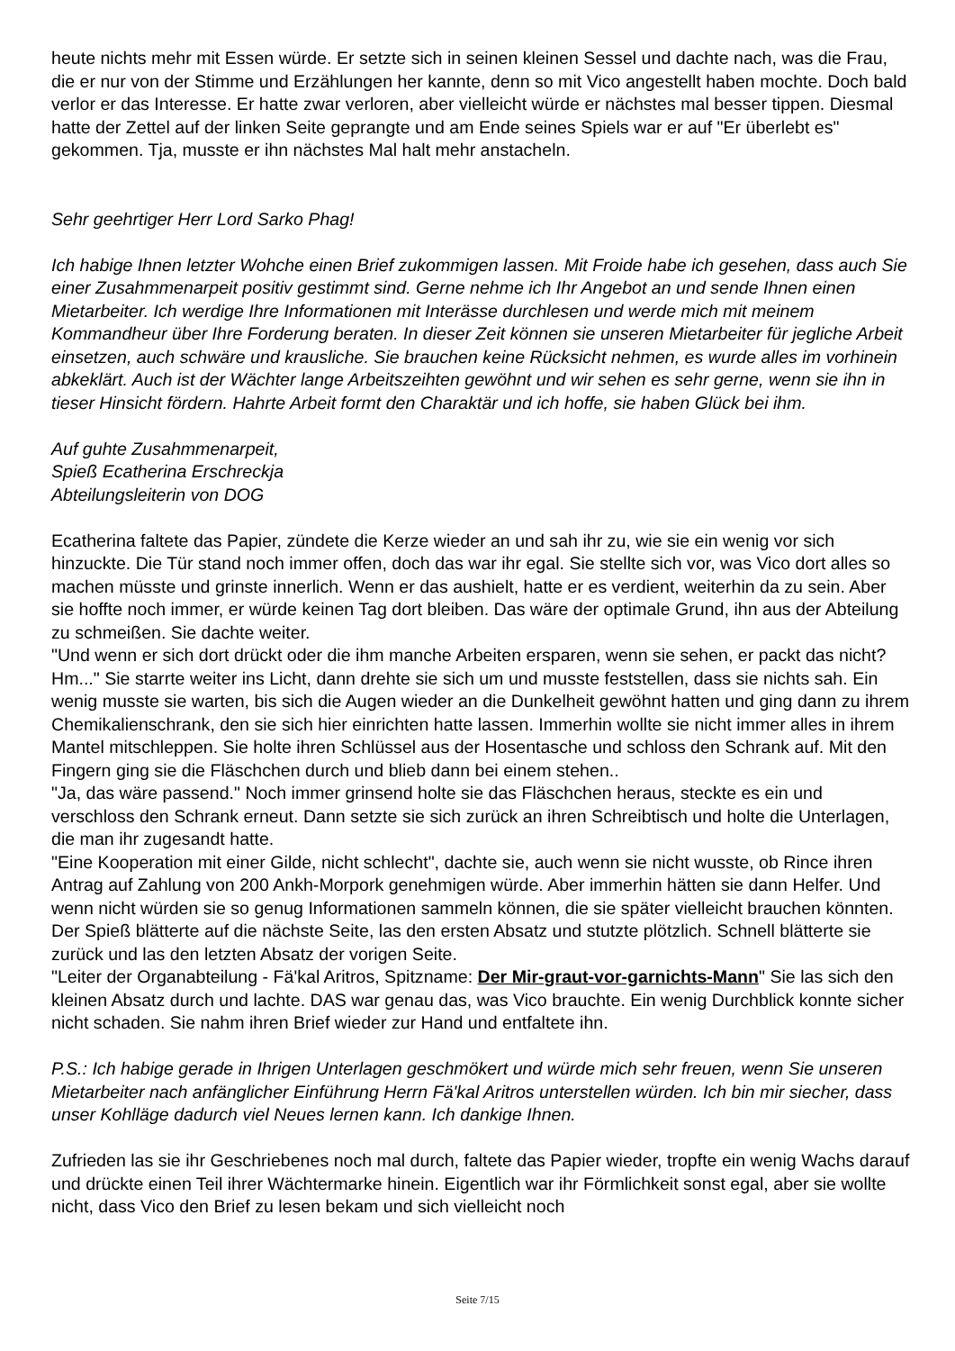heute nichts mehr mit Essen würde. Er setzte sich in seinen kleinen Sessel und dachte nach, was die Frau, die er nur von der Stimme und Erzählungen her kannte, denn so mit Vico angestellt haben mochte. Doch bald verlor er das Interesse. Er hatte zwar verloren, aber vielleicht würde er nächstes mal besser tippen. Diesmal hatte der Zettel auf der linken Seite geprangte und am Ende seines Spiels war er auf "Er überlebt es" gekommen. Tja, musste er ihn nächstes Mal halt mehr anstacheln.
Sehr geehrtiger Herr Lord Sarko Phag!
Ich habige Ihnen letzter Wohche einen Brief zukommigen lassen. Mit Froide habe ich gesehen, dass auch Sie einer Zusahmmenarpeit positiv gestimmt sind. Gerne nehme ich Ihr Angebot an und sende Ihnen einen Mietarbeiter. Ich werdige Ihre Informationen mit Interässe durchlesen und werde mich mit meinem Kommandheur über Ihre Forderung beraten. In dieser Zeit können sie unseren Mietarbeiter für jegliche Arbeit einsetzen, auch schwäre und krausliche. Sie brauchen keine Rücksicht nehmen, es wurde alles im vorhinein abkeklärt. Auch ist der Wächter lange Arbeitszeihten gewöhnt und wir sehen es sehr gerne, wenn sie ihn in tieser Hinsicht fördern. Hahrte Arbeit formt den Charaktär und ich hoffe, sie haben Glück bei ihm.
Auf guhte Zusahmmenarpeit,
Spieß Ecatherina Erschreckja
Abteilungsleiterin von DOG
Ecatherina faltete das Papier, zündete die Kerze wieder an und sah ihr zu, wie sie ein wenig vor sich hinzuckte. Die Tür stand noch immer offen, doch das war ihr egal. Sie stellte sich vor, was Vico dort alles so machen müsste und grinste innerlich. Wenn er das aushielt, hatte er es verdient, weiterhin da zu sein. Aber sie hoffte noch immer, er würde keinen Tag dort bleiben. Das wäre der optimale Grund, ihn aus der Abteilung zu schmeißen. Sie dachte weiter.
"Und wenn er sich dort drückt oder die ihm manche Arbeiten ersparen, wenn sie sehen, er packt das nicht? Hm..." Sie starrte weiter ins Licht, dann drehte sie sich um und musste feststellen, dass sie nichts sah. Ein wenig musste sie warten, bis sich die Augen wieder an die Dunkelheit gewöhnt hatten und ging dann zu ihrem Chemikalienschrank, den sie sich hier einrichten hatte lassen. Immerhin wollte sie nicht immer alles in ihrem Mantel mitschleppen. Sie holte ihren Schlüssel aus der Hosentasche und schloss den Schrank auf. Mit den Fingern ging sie die Fläschchen durch und blieb dann bei einem stehen..
"Ja, das wäre passend." Noch immer grinsend holte sie das Fläschchen heraus, steckte es ein und verschloss den Schrank erneut. Dann setzte sie sich zurück an ihren Schreibtisch und holte die Unterlagen, die man ihr zugesandt hatte.
"Eine Kooperation mit einer Gilde, nicht schlecht", dachte sie, auch wenn sie nicht wusste, ob Rince ihren Antrag auf Zahlung von 200 Ankh-Morpork genehmigen würde. Aber immerhin hätten sie dann Helfer. Und wenn nicht würden sie so genug Informationen sammeln können, die sie später vielleicht brauchen könnten. Der Spieß blätterte auf die nächste Seite, las den ersten Absatz und stutzte plötzlich. Schnell blätterte sie zurück und las den letzten Absatz der vorigen Seite.
"Leiter der Organabteilung - Fä'kal Aritros, Spitzname: Der Mir-graut-vor-garnichts-Mann" Sie las sich den kleinen Absatz durch und lachte. DAS war genau das, was Vico brauchte. Ein wenig Durchblick konnte sicher nicht schaden. Sie nahm ihren Brief wieder zur Hand und entfaltete ihn.
P.S.: Ich habige gerade in Ihrigen Unterlagen geschmökert und würde mich sehr freuen, wenn Sie unseren Mietarbeiter nach anfänglicher Einführung Herrn Fä'kal Aritros unterstellen würden. Ich bin mir siecher, dass unser Kohlläge dadurch viel Neues lernen kann. Ich dankige Ihnen.
Zufrieden las sie ihr Geschriebenes noch mal durch, faltete das Papier wieder, tropfte ein wenig Wachs darauf und drückte einen Teil ihrer Wächtermarke hinein. Eigentlich war ihr Förmlichkeit sonst egal, aber sie wollte nicht, dass Vico den Brief zu lesen bekam und sich vielleicht noch
Seite 7/15